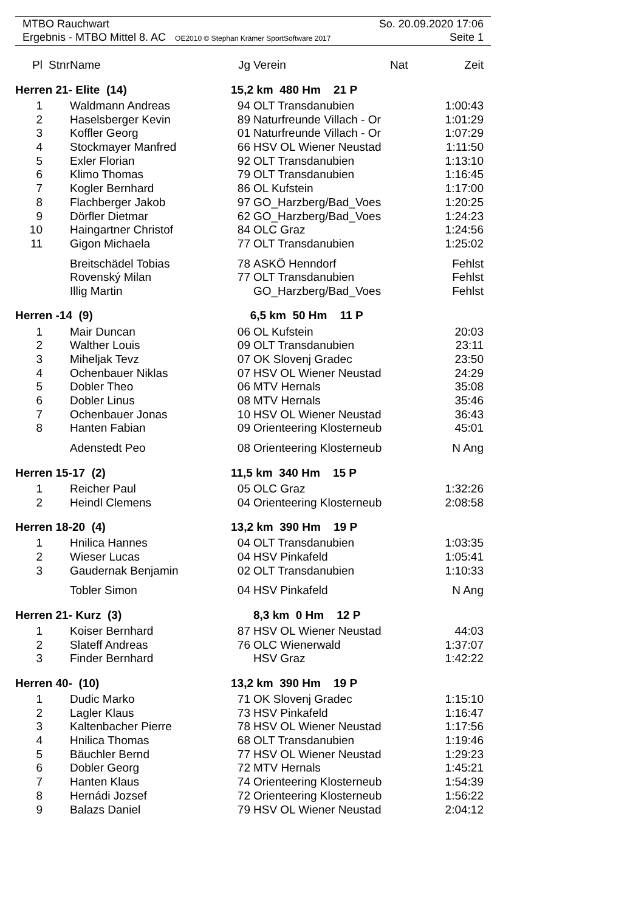MTBO Rauchwart So. 20.09.2020 17:06
Ergebnis - MTBO Mittel 8. AC OE2010 © Stephan Krämer SportSoftware 2017 Seite 1
| Pl | Stnr | Name | Jg | Verein | Nat | Zeit |
| --- | --- | --- | --- | --- | --- | --- |
| Herren 21- Elite (14) | | | 15,2 km 480 Hm 21 P | | | |
| 1 | | Waldmann Andreas | 94 | OLT Transdanubien | | 1:00:43 |
| 2 | | Haselsberger Kevin | 89 | Naturfreunde Villach - Or | | 1:01:29 |
| 3 | | Koffler Georg | 01 | Naturfreunde Villach - Or | | 1:07:29 |
| 4 | | Stockmayer Manfred | 66 | HSV OL Wiener Neustad | | 1:11:50 |
| 5 | | Exler Florian | 92 | OLT Transdanubien | | 1:13:10 |
| 6 | | Klimo Thomas | 79 | OLT Transdanubien | | 1:16:45 |
| 7 | | Kogler Bernhard | 86 | OL Kufstein | | 1:17:00 |
| 8 | | Flachberger Jakob | 97 | GO_Harzberg/Bad_Voes | | 1:20:25 |
| 9 | | Dörfler Dietmar | 62 | GO_Harzberg/Bad_Voes | | 1:24:23 |
| 10 | | Haingartner Christof | 84 | OLC Graz | | 1:24:56 |
| 11 | | Gigon Michaela | 77 | OLT Transdanubien | | 1:25:02 |
| | | Breitschädel Tobias | 78 | ASKÖ Henndorf | | Fehlst |
| | | Rovenský Milan | 77 | OLT Transdanubien | | Fehlst |
| | | Illig Martin | | GO_Harzberg/Bad_Voes | | Fehlst |
| Herren -14 (9) | | | 6,5 km 50 Hm 11 P | | | |
| 1 | | Mair Duncan | 06 | OL Kufstein | | 20:03 |
| 2 | | Walther Louis | 09 | OLT Transdanubien | | 23:11 |
| 3 | | Miheljak Tevz | 07 | OK Slovenj Gradec | | 23:50 |
| 4 | | Ochenbauer Niklas | 07 | HSV OL Wiener Neustad | | 24:29 |
| 5 | | Dobler Theo | 06 | MTV Hernals | | 35:08 |
| 6 | | Dobler Linus | 08 | MTV Hernals | | 35:46 |
| 7 | | Ochenbauer Jonas | 10 | HSV OL Wiener Neustad | | 36:43 |
| 8 | | Hanten Fabian | 09 | Orienteering Klosterneub | | 45:01 |
| | | Adenstedt Peo | 08 | Orienteering Klosterneub | | N Ang |
| Herren 15-17 (2) | | | 11,5 km 340 Hm 15 P | | | |
| 1 | | Reicher Paul | 05 | OLC Graz | | 1:32:26 |
| 2 | | Heindl Clemens | 04 | Orienteering Klosterneub | | 2:08:58 |
| Herren 18-20 (4) | | | 13,2 km 390 Hm 19 P | | | |
| 1 | | Hnilica Hannes | 04 | OLT Transdanubien | | 1:03:35 |
| 2 | | Wieser Lucas | 04 | HSV Pinkafeld | | 1:05:41 |
| 3 | | Gaudernak Benjamin | 02 | OLT Transdanubien | | 1:10:33 |
| | | Tobler Simon | 04 | HSV Pinkafeld | | N Ang |
| Herren 21- Kurz (3) | | | 8,3 km 0 Hm 12 P | | | |
| 1 | | Koiser Bernhard | 87 | HSV OL Wiener Neustad | | 44:03 |
| 2 | | Slateff Andreas | 76 | OLC Wienerwald | | 1:37:07 |
| 3 | | Finder Bernhard | | HSV Graz | | 1:42:22 |
| Herren 40- (10) | | | 13,2 km 390 Hm 19 P | | | |
| 1 | | Dudic Marko | 71 | OK Slovenj Gradec | | 1:15:10 |
| 2 | | Lagler Klaus | 73 | HSV Pinkafeld | | 1:16:47 |
| 3 | | Kaltenbacher Pierre | 78 | HSV OL Wiener Neustad | | 1:17:56 |
| 4 | | Hnilica Thomas | 68 | OLT Transdanubien | | 1:19:46 |
| 5 | | Bäuchler Bernd | 77 | HSV OL Wiener Neustad | | 1:29:23 |
| 6 | | Dobler Georg | 72 | MTV Hernals | | 1:45:21 |
| 7 | | Hanten Klaus | 74 | Orienteering Klosterneub | | 1:54:39 |
| 8 | | Hernádi Jozsef | 72 | Orienteering Klosterneub | | 1:56:22 |
| 9 | | Balazs Daniel | 79 | HSV OL Wiener Neustad | | 2:04:12 |